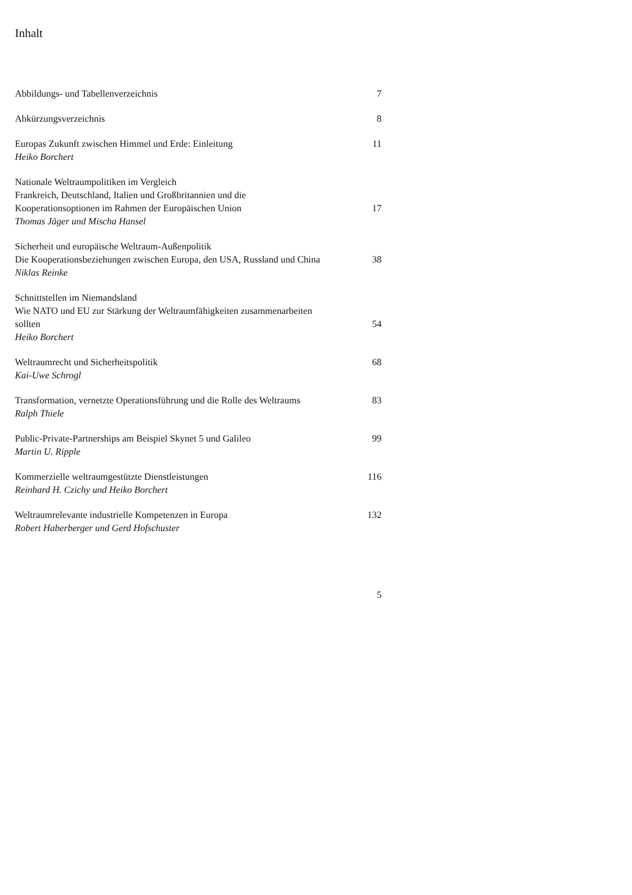Inhalt
Abbildungs- und Tabellenverzeichnis
7
Abkürzungsverzeichnis
8
Europas Zukunft zwischen Himmel und Erde: Einleitung
Heiko Borchert
11
Nationale Weltraumpolitiken im Vergleich
Frankreich, Deutschland, Italien und Großbritannien und die Kooperationsoptionen im Rahmen der Europäischen Union
Thomas Jäger und Mischa Hansel
17
Sicherheit und europäische Weltraum-Außenpolitik
Die Kooperationsbeziehungen zwischen Europa, den USA, Russland und China
Niklas Reinke
38
Schnittstellen im Niemandsland
Wie NATO und EU zur Stärkung der Weltraumfähigkeiten zusammenarbeiten sollten
Heiko Borchert
54
Weltraumrecht und Sicherheitspolitik
Kai-Uwe Schrogl
68
Transformation, vernetzte Operationsführung und die Rolle des Weltraums
Ralph Thiele
83
Public-Private-Partnerships am Beispiel Skynet 5 und Galileo
Martin U. Ripple
99
Kommerzielle weltraumgestützte Dienstleistungen
Reinhard H. Czichy und Heiko Borchert
116
Weltraumrelevante industrielle Kompetenzen in Europa
Robert Haberberger und Gerd Hofschuster
132
5